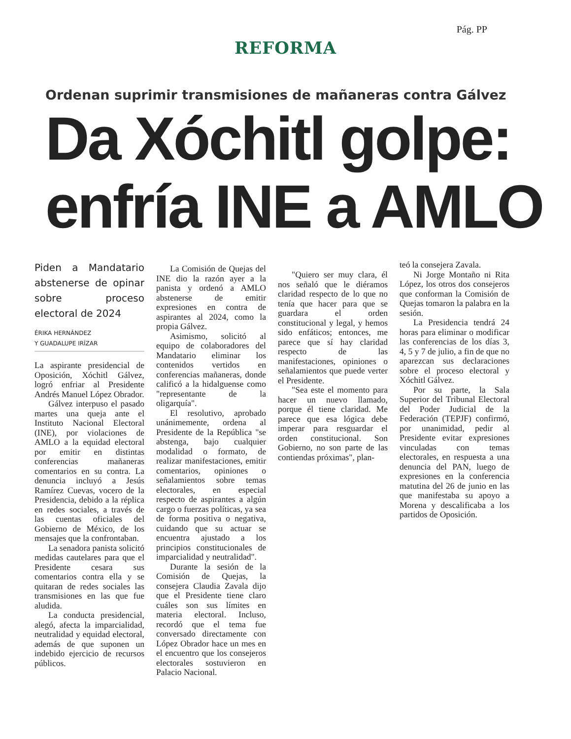Pág. PP
REFORMA
Ordenan suprimir transmisiones de mañaneras contra Gálvez
Da Xóchitl golpe:
enfría INE a AMLO
Piden a Mandatario abstenerse de opinar sobre proceso electoral de 2024
ÉRIKA HERNÁNDEZ
Y GUADALUPE IRÍZAR
La aspirante presidencial de Oposición, Xóchitl Gálvez, logró enfriar al Presidente Andrés Manuel López Obrador.
Gálvez interpuso el pasado martes una queja ante el Instituto Nacional Electoral (INE), por violaciones de AMLO a la equidad electoral por emitir en distintas conferencias mañaneras comentarios en su contra. La denuncia incluyó a Jesús Ramírez Cuevas, vocero de la Presidencia, debido a la réplica en redes sociales, a través de las cuentas oficiales del Gobierno de México, de los mensajes que la confrontaban.
La senadora panista solicitó medidas cautelares para que el Presidente cesara sus comentarios contra ella y se quitaran de redes sociales las transmisiones en las que fue aludida.
La conducta presidencial, alegó, afecta la imparcialidad, neutralidad y equidad electoral, además de que suponen un indebido ejercicio de recursos públicos.
La Comisión de Quejas del INE dio la razón ayer a la panista y ordenó a AMLO abstenerse de emitir expresiones en contra de aspirantes al 2024, como la propia Gálvez.
Asimismo, solicitó al equipo de colaboradores del Mandatario eliminar los contenidos vertidos en conferencias mañaneras, donde calificó a la hidalguense como "representante de la oligarquía".
El resolutivo, aprobado unánimemente, ordena al Presidente de la República "se abstenga, bajo cualquier modalidad o formato, de realizar manifestaciones, emitir comentarios, opiniones o señalamientos sobre temas electorales, en especial respecto de aspirantes a algún cargo o fuerzas políticas, ya sea de forma positiva o negativa, cuidando que su actuar se encuentra ajustado a los principios constitucionales de imparcialidad y neutralidad".
Durante la sesión de la Comisión de Quejas, la consejera Claudia Zavala dijo que el Presidente tiene claro cuáles son sus límites en materia electoral. Incluso, recordó que el tema fue conversado directamente con López Obrador hace un mes en el encuentro que los consejeros electorales sostuvieron en Palacio Nacional.
"Quiero ser muy clara, él nos señaló que le diéramos claridad respecto de lo que no tenía que hacer para que se guardara el orden constitucional y legal, y hemos sido enfáticos; entonces, me parece que sí hay claridad respecto de las manifestaciones, opiniones o señalamientos que puede verter el Presidente.
"Sea este el momento para hacer un nuevo llamado, porque él tiene claridad. Me parece que esa lógica debe imperar para resguardar el orden constitucional. Son Gobierno, no son parte de las contiendas próximas", plan-
teó la consejera Zavala.
Ni Jorge Montaño ni Rita López, los otros dos consejeros que conforman la Comisión de Quejas tomaron la palabra en la sesión.
La Presidencia tendrá 24 horas para eliminar o modificar las conferencias de los días 3, 4, 5 y 7 de julio, a fin de que no aparezcan sus declaraciones sobre el proceso electoral y Xóchitl Gálvez.
Por su parte, la Sala Superior del Tribunal Electoral del Poder Judicial de la Federación (TEPJF) confirmó, por unanimidad, pedir al Presidente evitar expresiones vinculadas con temas electorales, en respuesta a una denuncia del PAN, luego de expresiones en la conferencia matutina del 26 de junio en las que manifestaba su apoyo a Morena y descalificaba a los partidos de Oposición.